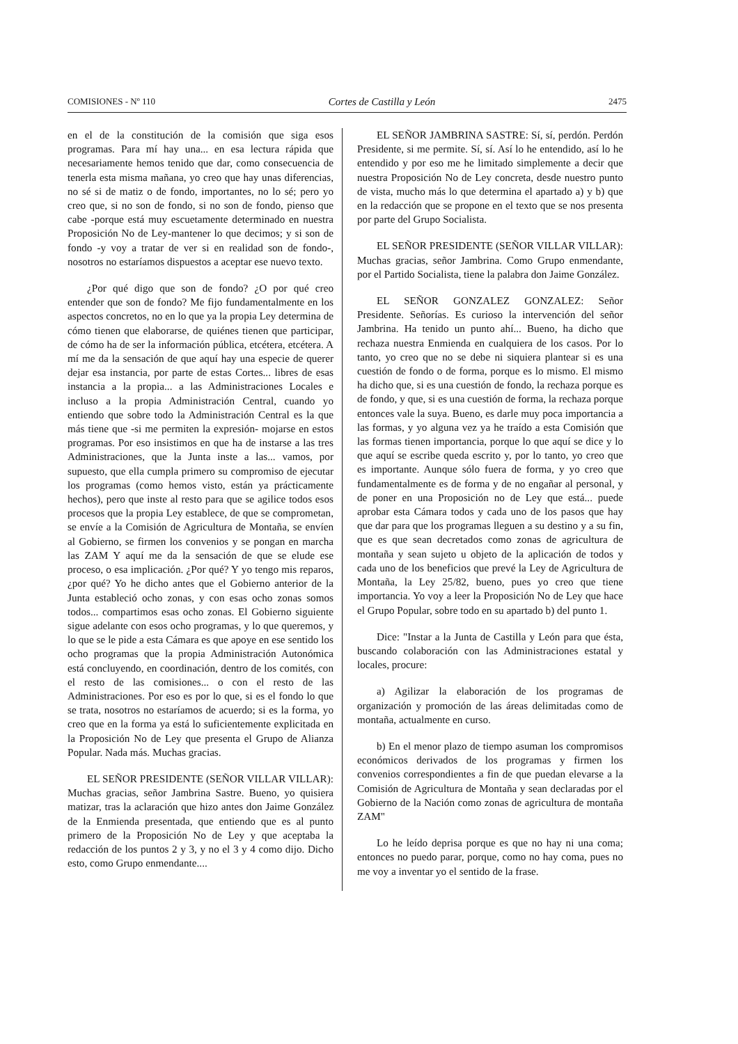COMISIONES - Nº 110 Cortes de Castilla y León 2475
en el de la constitución de la comisión que siga esos programas. Para mí hay una... en esa lectura rápida que necesariamente hemos tenido que dar, como consecuencia de tenerla esta misma mañana, yo creo que hay unas diferencias, no sé si de matiz o de fondo, importantes, no lo sé; pero yo creo que, si no son de fondo, si no son de fondo, pienso que cabe -porque está muy escuetamente determinado en nuestra Proposición No de Ley-mantener lo que decimos; y si son de fondo -y voy a tratar de ver si en realidad son de fondo-, nosotros no estaríamos dispuestos a aceptar ese nuevo texto.
¿Por qué digo que son de fondo? ¿O por qué creo entender que son de fondo? Me fijo fundamentalmente en los aspectos concretos, no en lo que ya la propia Ley determina de cómo tienen que elaborarse, de quiénes tienen que participar, de cómo ha de ser la información pública, etcétera, etcétera. A mí me da la sensación de que aquí hay una especie de querer dejar esa instancia, por parte de estas Cortes... libres de esas instancia a la propia... a las Administraciones Locales e incluso a la propia Administración Central, cuando yo entiendo que sobre todo la Administración Central es la que más tiene que -si me permiten la expresión- mojarse en estos programas. Por eso insistimos en que ha de instarse a las tres Administraciones, que la Junta inste a las... vamos, por supuesto, que ella cumpla primero su compromiso de ejecutar los programas (como hemos visto, están ya prácticamente hechos), pero que inste al resto para que se agilice todos esos procesos que la propia Ley establece, de que se comprometan, se envíe a la Comisión de Agricultura de Montaña, se envíen al Gobierno, se firmen los convenios y se pongan en marcha las ZAM Y aquí me da la sensación de que se elude ese proceso, o esa implicación. ¿Por qué? Y yo tengo mis reparos, ¿por qué? Yo he dicho antes que el Gobierno anterior de la Junta estableció ocho zonas, y con esas ocho zonas somos todos... compartimos esas ocho zonas. El Gobierno siguiente sigue adelante con esos ocho programas, y lo que queremos, y lo que se le pide a esta Cámara es que apoye en ese sentido los ocho programas que la propia Administración Autonómica está concluyendo, en coordinación, dentro de los comités, con el resto de las comisiones... o con el resto de las Administraciones. Por eso es por lo que, si es el fondo lo que se trata, nosotros no estaríamos de acuerdo; si es la forma, yo creo que en la forma ya está lo suficientemente explicitada en la Proposición No de Ley que presenta el Grupo de Alianza Popular. Nada más. Muchas gracias.
EL SEÑOR PRESIDENTE (SEÑOR VILLAR VILLAR): Muchas gracias, señor Jambrina Sastre. Bueno, yo quisiera matizar, tras la aclaración que hizo antes don Jaime González de la Enmienda presentada, que entiendo que es al punto primero de la Proposición No de Ley y que aceptaba la redacción de los puntos 2 y 3, y no el 3 y 4 como dijo. Dicho esto, como Grupo enmendante....
EL SEÑOR JAMBRINA SASTRE: Sí, sí, perdón. Perdón Presidente, si me permite. Sí, sí. Así lo he entendido, así lo he entendido y por eso me he limitado simplemente a decir que nuestra Proposición No de Ley concreta, desde nuestro punto de vista, mucho más lo que determina el apartado a) y b) que en la redacción que se propone en el texto que se nos presenta por parte del Grupo Socialista.
EL SEÑOR PRESIDENTE (SEÑOR VILLAR VILLAR): Muchas gracias, señor Jambrina. Como Grupo enmendante, por el Partido Socialista, tiene la palabra don Jaime González.
EL SEÑOR GONZALEZ GONZALEZ: Señor Presidente. Señorías. Es curioso la intervención del señor Jambrina. Ha tenido un punto ahí... Bueno, ha dicho que rechaza nuestra Enmienda en cualquiera de los casos. Por lo tanto, yo creo que no se debe ni siquiera plantear si es una cuestión de fondo o de forma, porque es lo mismo. El mismo ha dicho que, si es una cuestión de fondo, la rechaza porque es de fondo, y que, si es una cuestión de forma, la rechaza porque entonces vale la suya. Bueno, es darle muy poca importancia a las formas, y yo alguna vez ya he traído a esta Comisión que las formas tienen importancia, porque lo que aquí se dice y lo que aquí se escribe queda escrito y, por lo tanto, yo creo que es importante. Aunque sólo fuera de forma, y yo creo que fundamentalmente es de forma y de no engañar al personal, y de poner en una Proposición no de Ley que está... puede aprobar esta Cámara todos y cada uno de los pasos que hay que dar para que los programas lleguen a su destino y a su fin, que es que sean decretados como zonas de agricultura de montaña y sean sujeto u objeto de la aplicación de todos y cada uno de los beneficios que prevé la Ley de Agricultura de Montaña, la Ley 25/82, bueno, pues yo creo que tiene importancia. Yo voy a leer la Proposición No de Ley que hace el Grupo Popular, sobre todo en su apartado b) del punto 1.
Dice: "Instar a la Junta de Castilla y León para que ésta, buscando colaboración con las Administraciones estatal y locales, procure:
a) Agilizar la elaboración de los programas de organización y promoción de las áreas delimitadas como de montaña, actualmente en curso.
b) En el menor plazo de tiempo asuman los compromisos económicos derivados de los programas y firmen los convenios correspondientes a fin de que puedan elevarse a la Comisión de Agricultura de Montaña y sean declaradas por el Gobierno de la Nación como zonas de agricultura de montaña ZAM"
Lo he leído deprisa porque es que no hay ni una coma; entonces no puedo parar, porque, como no hay coma, pues no me voy a inventar yo el sentido de la frase.